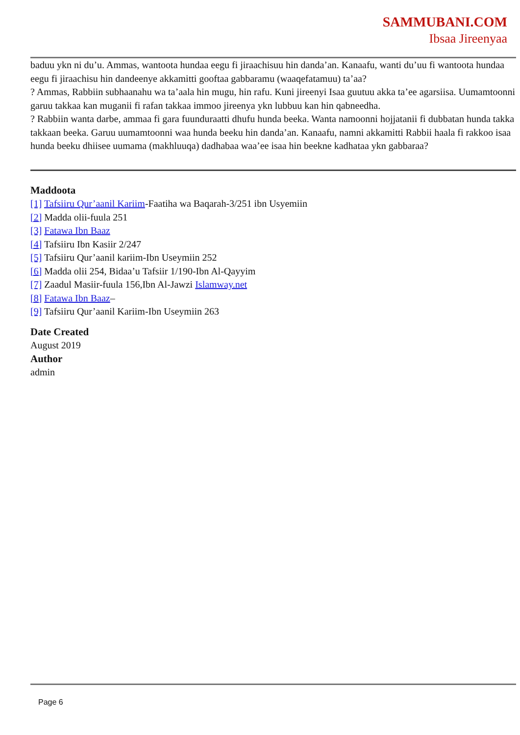SAMMUBANI.COM
Ibsaa Jireenyaa
baduu ykn ni du’u. Ammas, wantoota hundaa eegu fi jiraachisuu hin danda’an. Kanaafu, wanti du’uu fi wantoota hundaa eegu fi jiraachisu hin dandeenye akkamitti gooftaa gabbaramu (waaqefatamuu) ta’aa?
? Ammas, Rabbiin subhaanahu wa ta’aala hin mugu, hin rafu. Kuni jireenyi Isaa guutuu akka ta’ee agarsiisa. Uumamtoonni garuu takkaa kan muganii fi rafan takkaa immoo jireenya ykn lubbuu kan hin qabneedha.
? Rabbiin wanta darbe, ammaa fi gara fuunduraatti dhufu hunda beeka. Wanta namoonni hojjatanii fi dubbatan hunda takka takkaan beeka. Garuu uumamtoonni waa hunda beeku hin danda’an. Kanaafu, namni akkamitti Rabbii haala fi rakkoo isaa hunda beeku dhiisee uumama (makhluuqa) dadhabaa waa’ee isaa hin beekne kadhataa ykn gabbaraa?
Maddoota
[1] Tafsiiru Qur’aanil Kariim-Faatiha wa Baqarah-3/251 ibn Usyemiin
[2] Madda olii-fuula 251
[3] Fatawa Ibn Baaz
[4] Tafsiiru Ibn Kasiir 2/247
[5] Tafsiiru Qur’aanil kariim-Ibn Useymiin 252
[6] Madda olii 254, Bidaa’u Tafsiir 1/190-Ibn Al-Qayyim
[7] Zaadul Masiir-fuula 156,Ibn Al-Jawzi Islamway.net
[8] Fatawa Ibn Baaz–
[9] Tafsiiru Qur’aanil Kariim-Ibn Useymiin 263
Date Created
August 2019
Author
admin
Page 6